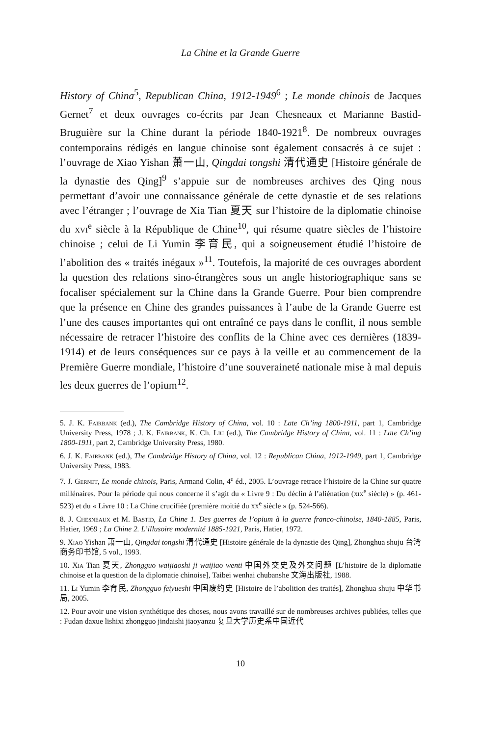La Chine et la Grande Guerre
History of China<sup>5</sup>, Republican China, 1912-1949<sup>6</sup> ; Le monde chinois de Jacques Gernet<sup>7</sup> et deux ouvrages co-écrits par Jean Chesneaux et Marianne Bastid-Bruguière sur la Chine durant la période 1840-1921<sup>8</sup>. De nombreux ouvrages contemporains rédigés en langue chinoise sont également consacrés à ce sujet : l’ouvrage de Xiao Yishan 萧一山, Qingdai tongshi 清代通史 [Histoire générale de la dynastie des Qing]<sup>9</sup> s’appuie sur de nombreuses archives des Qing nous permettant d’avoir une connaissance générale de cette dynastie et de ses relations avec l’étranger ; l’ouvrage de Xia Tian 夏天 sur l’histoire de la diplomatie chinoise du xvi<sup>e</sup> siècle à la République de Chine<sup>10</sup>, qui résume quatre siècles de l’histoire chinoise ; celui de Li Yumin 李育民, qui a soigneusement étudié l’histoire de l’abolition des « traités inégaux »<sup>11</sup>. Toutefois, la majorité de ces ouvrages abordent la question des relations sino-étrangères sous un angle historiographique sans se focaliser spécialement sur la Chine dans la Grande Guerre. Pour bien comprendre que la présence en Chine des grandes puissances à l’aube de la Grande Guerre est l’une des causes importantes qui ont entraîné ce pays dans le conflit, il nous semble nécessaire de retracer l’histoire des conflits de la Chine avec ces dernières (1839-1914) et de leurs conséquences sur ce pays à la veille et au commencement de la Première Guerre mondiale, l’histoire d’une souveraineté nationale mise à mal depuis les deux guerres de l’opium<sup>12</sup>.
5. J. K. Fairbank (ed.), The Cambridge History of China, vol. 10 : Late Ch’ing 1800-1911, part 1, Cambridge University Press, 1978 ; J. K. Fairbank, K. Ch. Liu (ed.), The Cambridge History of China, vol. 11 : Late Ch’ing 1800-1911, part 2, Cambridge University Press, 1980.
6. J. K. Fairbank (ed.), The Cambridge History of China, vol. 12 : Republican China, 1912-1949, part 1, Cambridge University Press, 1983.
7. J. Gernet, Le monde chinois, Paris, Armand Colin, 4<sup>e</sup> éd., 2005. L’ouvrage retrace l’histoire de la Chine sur quatre millénaires. Pour la période qui nous concerne il s’agit du « Livre 9 : Du déclin à l’aliénation (xix<sup>e</sup> siècle) » (p. 461-523) et du « Livre 10 : La Chine crucifiée (première moitié du xx<sup>e</sup> siècle » (p. 524-566).
8. J. Chesneaux et M. Bastid, La Chine 1. Des guerres de l’opium à la guerre franco-chinoise, 1840-1885, Paris, Hatier, 1969 ; La Chine 2. L’illusoire modernité 1885-1921, Paris, Hatier, 1972.
9. Xiao Yishan 萧一山, Qingdai tongshi 清代通史 [Histoire générale de la dynastie des Qing], Zhonghua shuju 台湾商务印书馆, 5 vol., 1993.
10. Xia Tian 夏天, Zhongguo waijiaoshi ji waijiao wenti 中国外交史及外交问题 [L’histoire de la diplomatie chinoise et la question de la diplomatie chinoise], Taibei wenhai chubanshe 文海出版社, 1988.
11. Li Yumin 李育民, Zhongguo feiyueshi 中国废约史 [Histoire de l’abolition des traités], Zhonghua shuju 中华书局, 2005.
12. Pour avoir une vision synthétique des choses, nous avons travaillé sur de nombreuses archives publiées, telles que : Fudan daxue lishixi zhongguo jindaishi jiaoyanzu 复旦大学历史系中国近代
10